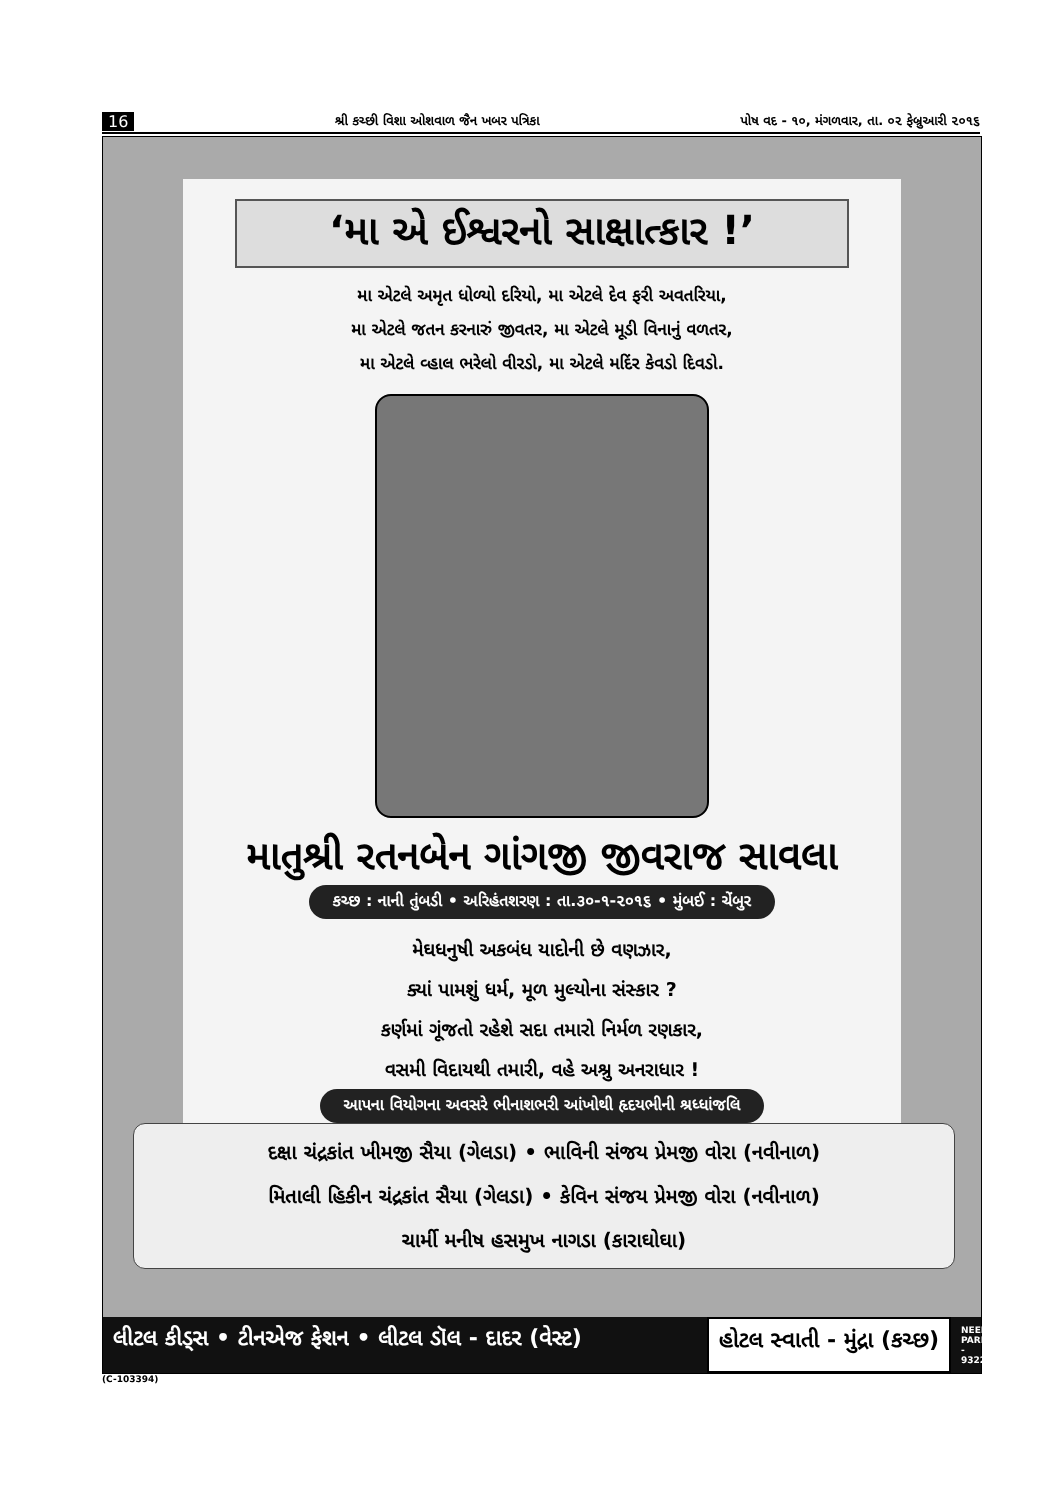16 શ્રી કચ્છી વિશા ઓશવાળ જૈન ખબર પત્રિકા પોષ વદ - ૧૦, મંગળવાર, તા. ૦૨ ફેબ્રુઆરી ૨૦૧૬
‘મા એ ઈશ્વરનો સાક્ષાત્કાર !’
મા એટલે અમૃત ધોળ્યો દરિયો, મા એટલે દેવ ફરી અવતરિયા,
મા એટલે જતન કરનારું જીવતર, મા એટલે મૂડી વિનાનું વળતર,
મા એટલે વ્હાલ ભરેલો વીરડો, મા એટલે મદિંર કેવડો દિવડો.
માતુશ્રી રતનબેન ગાંગજી જીવરાજ સાવલા
કચ્છ : નાની તુંબડી • અરિહંતશરણ : તા.૩૦-૧-૨૦૧૬ • મુંબઈ : ચેંબુર
મેઘધનુષી અકબંધ યાદોની છે વણઝાર,
ક્યાં પામશું ધર્મ, મૂળ મુલ્યોના સંસ્કાર ?
કર્ણમાં ગૂંજતો રહેશે સદા તમારો નિર્મળ રણકાર,
વસમી વિદાયથી તમારી, વહે અશ્રુ અનરાધાર !
આપના વિયોગના અવસરે ભીનાશભરી આંખોથી હૃદયભીની શ્રધ્ધાંજલિ
દક્ષા ચંદ્રકાંત ખીમજી સૈયા (ગેલડા) • ભાવિની સંજય પ્રેમજી વોરા (નવીનાળ)
મિતાલી હિકીન ચંદ્રકાંત સૈયા (ગેલડા) • કેવિન સંજય પ્રેમજી વોરા (નવીનાળ)
ચાર્મી મનીષ હસમુખ નાગડા (કારાઘોઘા)
લીટલ કીડ્સ • ટીનએજ ફેશન • લીટલ ડૉલ - દાદર (વેસ્ટ)
હોટલ સ્વાતી - મુંદ્રા (કચ્છ)
NEEL PARI - 9322299742
(C-103394)